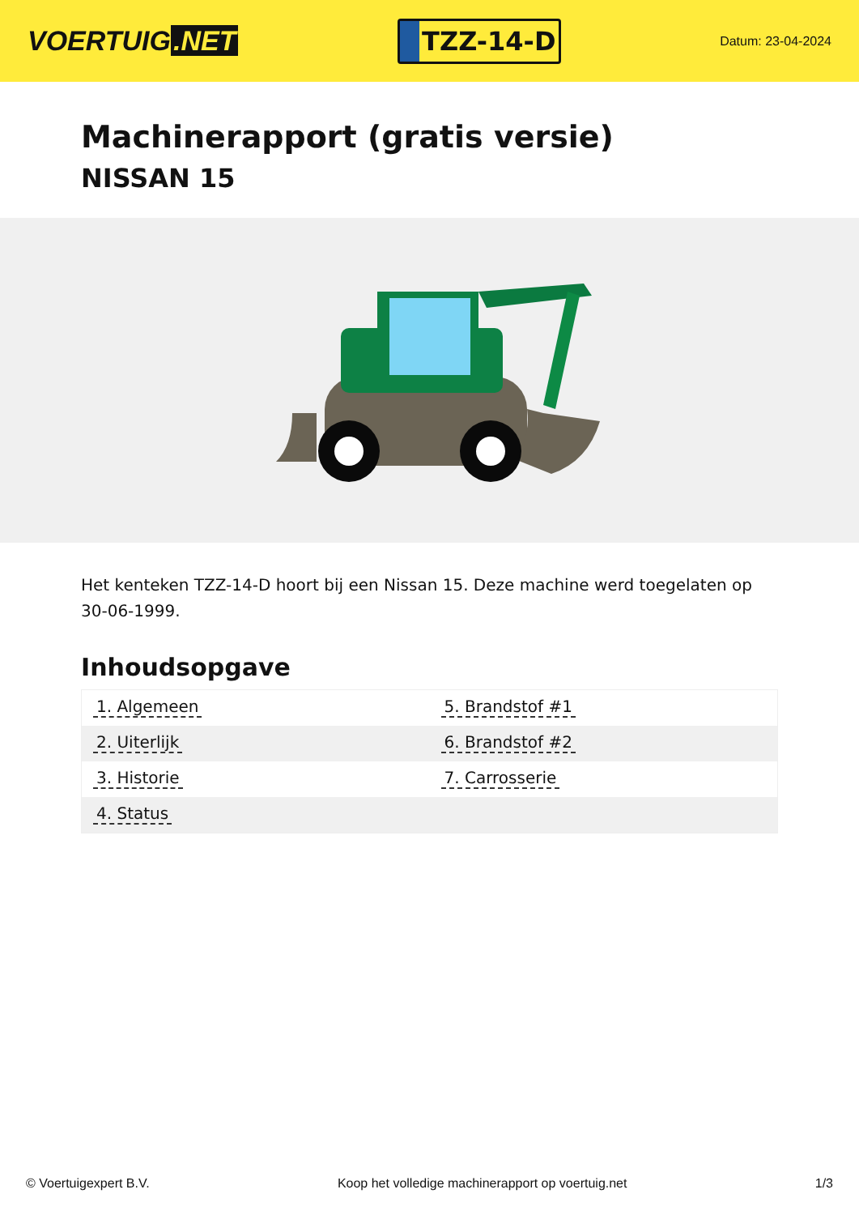VOERTUIG.NET
TZZ-14-D
Datum: 23-04-2024
Machinerapport (gratis versie)
NISSAN 15
Het kenteken TZZ-14-D hoort bij een Nissan 15. Deze machine werd toegelaten op 30-06-1999.
Inhoudsopgave
| 1. Algemeen | 5. Brandstof #1 |
| 2. Uiterlijk | 6. Brandstof #2 |
| 3. Historie | 7. Carrosserie |
| 4. Status | |
© Voertuigexpert B.V. Koop het volledige machinerapport op voertuig.net
1/3